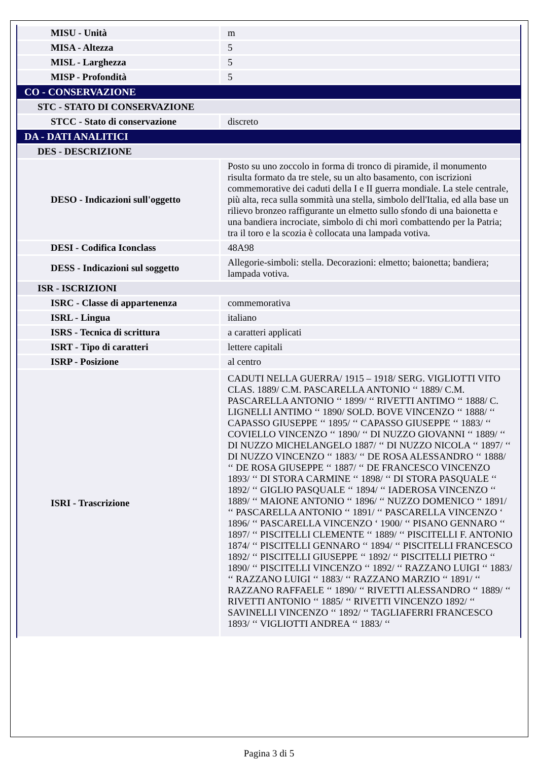| MISU - Unità | m |
| MISA - Altezza | 5 |
| MISL - Larghezza | 5 |
| MISP - Profondità | 5 |
| CO - CONSERVAZIONE | |
| STC - STATO DI CONSERVAZIONE | |
| STCC - Stato di conservazione | discreto |
| DA - DATI ANALITICI | |
| DES - DESCRIZIONE | |
| DESO - Indicazioni sull'oggetto | Posto su uno zoccolo in forma di tronco di piramide, il monumento risulta formato da tre stele, su un alto basamento, con iscrizioni commemorative dei caduti della I e II guerra mondiale. La stele centrale, più alta, reca sulla sommità una stella, simbolo dell'Italia, ed alla base un rilievo bronzeo raffigurante un elmetto sullo sfondo di una baionetta e una bandiera incrociate, simbolo di chi morì combattendo per la Patria; tra il toro e la scozia è collocata una lampada votiva. |
| DESI - Codifica Iconclass | 48A98 |
| DESS - Indicazioni sul soggetto | Allegorie-simboli: stella. Decorazioni: elmetto; baionetta; bandiera; lampada votiva. |
| ISR - ISCRIZIONI | |
| ISRC - Classe di appartenenza | commemorativa |
| ISRL - Lingua | italiano |
| ISRS - Tecnica di scrittura | a caratteri applicati |
| ISRT - Tipo di caratteri | lettere capitali |
| ISRP - Posizione | al centro |
| ISRI - Trascrizione | CADUTI NELLA GUERRA/ 1915 – 1918/ SERG. VIGLIOTTI VITO CLAS. 1889/ C.M. PASCARELLA ANTONIO ‘‘ 1889/ C.M. PASCARELLA ANTONIO ‘‘ 1899/ ‘‘ RIVETTI ANTIMO ‘‘ 1888/ C. LIGNELLI ANTIMO ‘‘ 1890/ SOLD. BOVE VINCENZO ‘‘ 1888/ ‘‘ CAPASSO GIUSEPPE ‘‘ 1895/ ‘‘ CAPASSO GIUSEPPE ‘‘ 1883/ ‘‘ COVIELLO VINCENZO ‘‘ 1890/ ‘‘ DI NUZZO GIOVANNI ‘‘ 1889/ ‘‘ DI NUZZO MICHELANGELO 1887/ ‘‘ DI NUZZO NICOLA ‘‘ 1897/ ‘‘ DI NUZZO VINCENZO ‘‘ 1883/ ‘‘ DE ROSA ALESSANDRO ‘‘ 1888/ ‘‘ DE ROSA GIUSEPPE ‘‘ 1887/ ‘‘ DE FRANCESCO VINCENZO 1893/ ‘‘ DI STORA CARMINE ‘‘ 1898/ ‘‘ DI STORA PASQUALE ‘‘ 1892/ ‘‘ GIGLIO PASQUALE ‘‘ 1894/ ‘‘ IADEROSA VINCENZO ‘‘ 1889/ ‘‘ MAIONE ANTONIO ‘‘ 1896/ ‘‘ NUZZO DOMENICO ‘‘ 1891/ ‘‘ PASCARELLA ANTONIO ‘‘ 1891/ ‘‘ PASCARELLA VINCENZO ‘ 1896/ ‘‘ PASCARELLA VINCENZO ‘ 1900/ ‘‘ PISANO GENNARO ‘‘ 1897/ ‘‘ PISCITELLI CLEMENTE ‘‘ 1889/ ‘‘ PISCITELLI F. ANTONIO 1874/ ‘‘ PISCITELLI GENNARO ‘‘ 1894/ ‘‘ PISCITELLI FRANCESCO 1892/ ‘‘ PISCITELLI GIUSEPPE ‘‘ 1892/ ‘‘ PISCITELLI PIETRO ‘‘ 1890/ ‘‘ PISCITELLI VINCENZO ‘‘ 1892/ ‘‘ RAZZANO LUIGI ‘‘ 1883/ ‘‘ RAZZANO LUIGI ‘‘ 1883/ ‘‘ RAZZANO MARZIO ‘‘ 1891/ ‘‘ RAZZANO RAFFAELE ‘‘ 1890/ ‘‘ RIVETTI ALESSANDRO ‘‘ 1889/ ‘‘ RIVETTI ANTONIO ‘‘ 1885/ ‘‘ RIVETTI VINCENZO 1892/ ‘‘ SAVINELLI VINCENZO ‘‘ 1892/ ‘‘ TAGLIAFERRI FRANCESCO 1893/ ‘‘ VIGLIOTTI ANDREA ‘‘ 1883/ ‘‘ |
Pagina 3 di 5